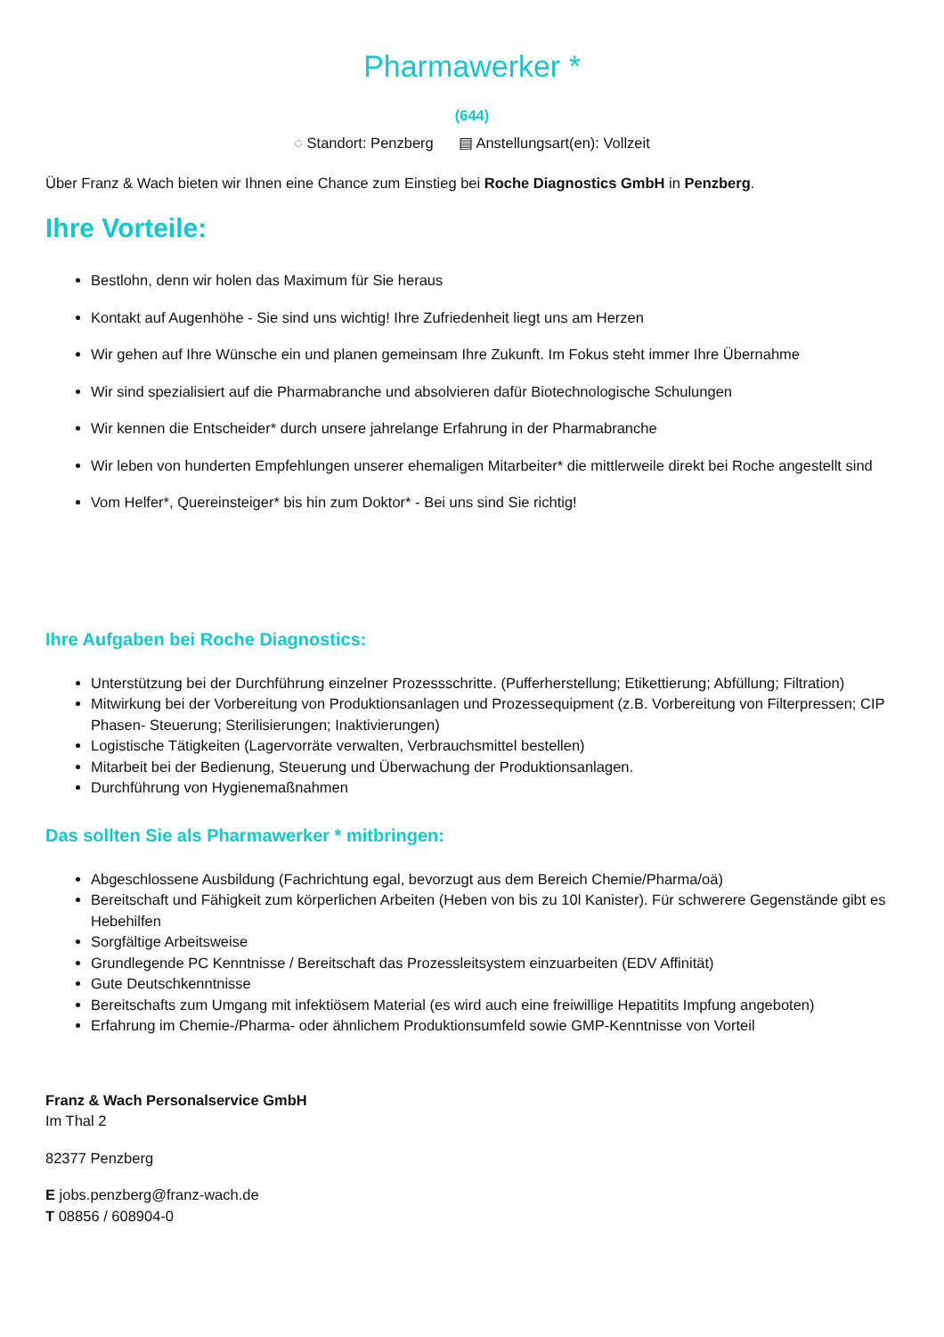Pharmawerker *
(644)
◌ Standort: Penzberg ▤ Anstellungsart(en): Vollzeit
Über Franz & Wach bieten wir Ihnen eine Chance zum Einstieg bei Roche Diagnostics GmbH in Penzberg.
Ihre Vorteile:
Bestlohn, denn wir holen das Maximum für Sie heraus
Kontakt auf Augenhöhe - Sie sind uns wichtig! Ihre Zufriedenheit liegt uns am Herzen
Wir gehen auf Ihre Wünsche ein und planen gemeinsam Ihre Zukunft. Im Fokus steht immer Ihre Übernahme
Wir sind spezialisiert auf die Pharmabranche und absolvieren dafür Biotechnologische Schulungen
Wir kennen die Entscheider* durch unsere jahrelange Erfahrung in der Pharmabranche
Wir leben von hunderten Empfehlungen unserer ehemaligen Mitarbeiter* die mittlerweile direkt bei Roche angestellt sind
Vom Helfer*, Quereinsteiger* bis hin zum Doktor* - Bei uns sind Sie richtig!
Ihre Aufgaben bei Roche Diagnostics:
Unterstützung bei der Durchführung einzelner Prozessschritte. (Pufferherstellung; Etikettierung; Abfüllung; Filtration)
Mitwirkung bei der Vorbereitung von Produktionsanlagen und Prozessequipment (z.B. Vorbereitung von Filterpressen; CIP Phasen- Steuerung; Sterilisierungen; Inaktivierungen)
Logistische Tätigkeiten (Lagervorräte verwalten, Verbrauchsmittel bestellen)
Mitarbeit bei der Bedienung, Steuerung und Überwachung der Produktionsanlagen.
Durchführung von Hygienemaßnahmen
Das sollten Sie als Pharmawerker * mitbringen:
Abgeschlossene Ausbildung (Fachrichtung egal, bevorzugt aus dem Bereich Chemie/Pharma/oä)
Bereitschaft und Fähigkeit zum körperlichen Arbeiten (Heben von bis zu 10l Kanister). Für schwerere Gegenstände gibt es Hebehilfen
Sorgfältige Arbeitsweise
Grundlegende PC Kenntnisse / Bereitschaft das Prozessleitsystem einzuarbeiten (EDV Affinität)
Gute Deutschkenntnisse
Bereitschafts zum Umgang mit infektiösem Material (es wird auch eine freiwillige Hepatitits Impfung angeboten)
Erfahrung im Chemie-/Pharma- oder ähnlichem Produktionsumfeld sowie GMP-Kenntnisse von Vorteil
Franz & Wach Personalservice GmbH
Im Thal 2
82377 Penzberg
E jobs.penzberg@franz-wach.de
T 08856 / 608904-0